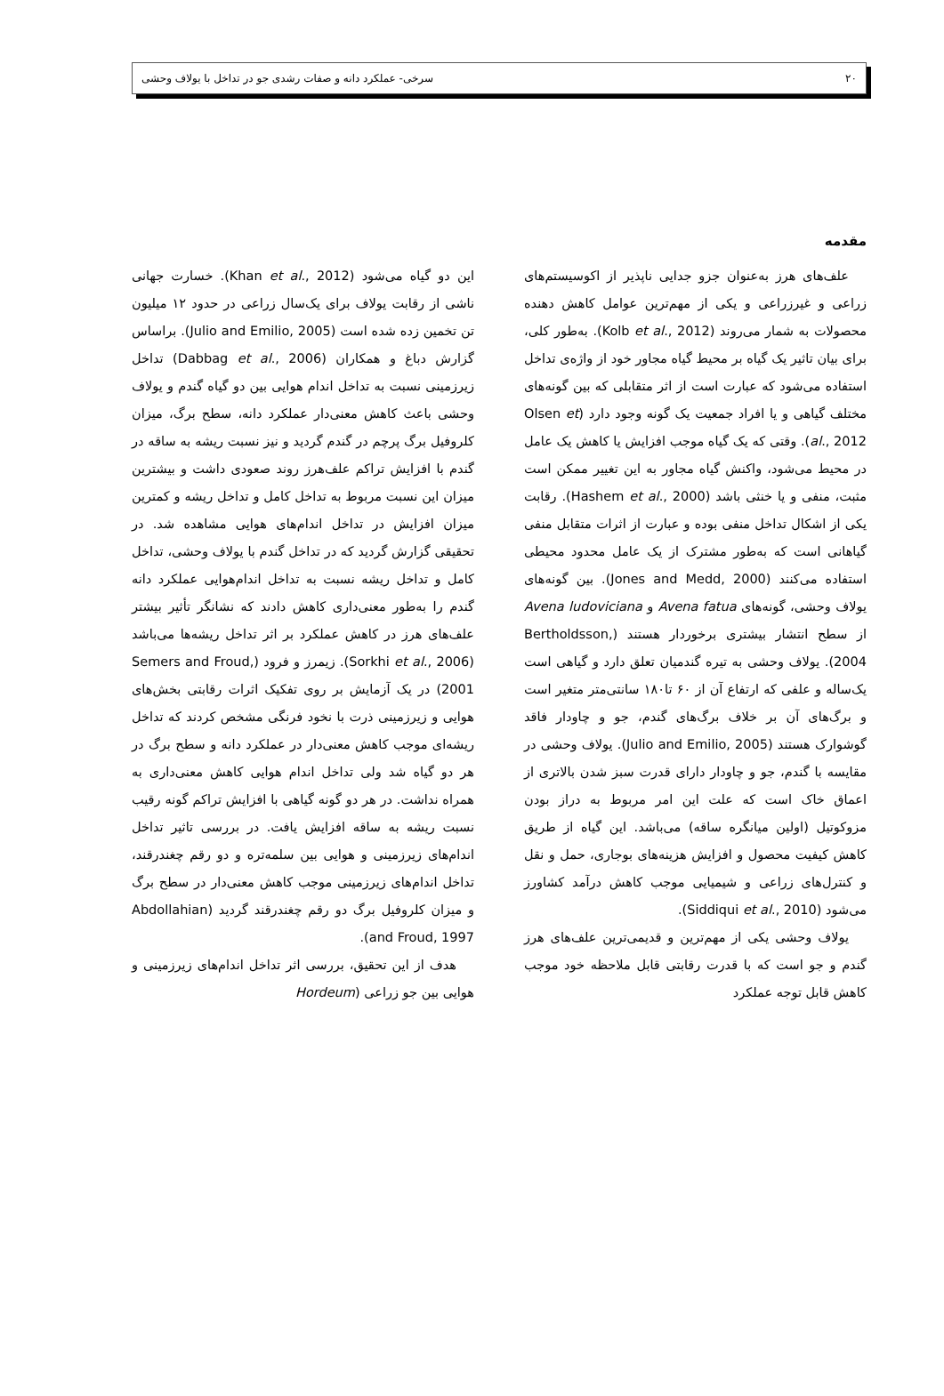۲۰ سرخی- عملکرد دانه و صفات رشدی جو در تداخل با یولاف وحشی
مقدمه
علف‌های هرز به‌عنوان جزو جدایی ناپذیر از اکوسیستم‌های زراعی و غیرزراعی و یکی از مهم‌ترین عوامل کاهش دهنده محصولات به شمار می‌روند (Kolb et al., 2012). به‌طور کلی، برای بیان تاثیر یک گیاه بر محیط گیاه مجاور خود از واژه‌ی تداخل استفاده می‌شود که عبارت است از اثر متقابلی که بین گونه‌های مختلف گیاهی و یا افراد جمعیت یک گونه وجود دارد (Olsen et al., 2012). وقتی که یک گیاه موجب افزایش یا کاهش یک عامل در محیط می‌شود، واکنش گیاه مجاور به این تغییر ممکن است مثبت، منفی و یا خنثی باشد (Hashem et al., 2000). رقابت یکی از اشکال تداخل منفی بوده و عبارت از اثرات متقابل منفی گیاهانی است که به‌طور مشترک از یک عامل محدود محیطی استفاده می‌کنند (Jones and Medd, 2000). بین گونه‌های یولاف وحشی، گونه‌های Avena fatua و Avena ludoviciana از سطح انتشار بیشتری برخوردار هستند (Bertholdsson, 2004). یولاف وحشی به تیره گندمیان تعلق دارد و گیاهی است یک‌ساله و علفی که ارتفاع آن از ۶۰ تا۱۸۰ سانتی‌متر متغیر است و برگ‌های آن بر خلاف برگ‌های گندم، جو و چاودار فاقد گوشوارک هستند (Julio and Emilio, 2005). یولاف وحشی در مقایسه با گندم، جو و چاودار دارای قدرت سبز شدن بالاتری از اعماق خاک است که علت این امر مربوط به دراز بودن مزوکوتیل (اولین میانگره ساقه) می‌باشد. این گیاه از طریق کاهش کیفیت محصول و افزایش هزینه‌های بوجاری، حمل و نقل و کنترل‌های زراعی و شیمیایی موجب کاهش درآمد کشاورز می‌شود (Siddiqui et al., 2010).
یولاف وحشی یکی از مهم‌ترین و قدیمی‌ترین علف‌های هرز گندم و جو است که با قدرت رقابتی قابل ملاحظه خود موجب کاهش قابل توجه عملکرد
این دو گیاه می‌شود (Khan et al., 2012). خسارت جهانی ناشی از رقابت یولاف برای یک‌سال زراعی در حدود ۱۲ میلیون تن تخمین زده شده است (Julio and Emilio, 2005). براساس گزارش دباغ و همکاران (Dabbag et al., 2006) تداخل زیرزمینی نسبت به تداخل اندام هوایی بین دو گیاه گندم و یولاف وحشی باعث کاهش معنی‌دار عملکرد دانه، سطح برگ، میزان کلروفیل برگ پرچم در گندم گردید و نیز نسبت ریشه به ساقه در گندم با افزایش تراکم علف‌هرز روند صعودی داشت و بیشترین میزان این نسبت مربوط به تداخل کامل و تداخل ریشه و کمترین میزان افزایش در تداخل اندام‌های هوایی مشاهده شد. در تحقیقی گزارش گردید که در تداخل گندم با یولاف وحشی، تداخل کامل و تداخل ریشه نسبت به تداخل اندام‌هوایی عملکرد دانه گندم را به‌طور معنی‌داری کاهش دادند که نشانگر تأثیر بیشتر علف‌های هرز در کاهش عملکرد بر اثر تداخل ریشه‌ها می‌باشد (Sorkhi et al., 2006). زیمرز و فرود (Semers and Froud, 2001) در یک آزمایش بر روی تفکیک اثرات رقابتی بخش‌های هوایی و زیرزمینی ذرت با نخود فرنگی مشخص کردند که تداخل ریشه‌ای موجب کاهش معنی‌دار در عملکرد دانه و سطح برگ در هر دو گیاه شد ولی تداخل اندام هوایی کاهش معنی‌داری به همراه نداشت. در هر دو گونه گیاهی با افزایش تراکم گونه رقیب نسبت ریشه به ساقه افزایش یافت. در بررسی تاثیر تداخل اندام‌های زیرزمینی و هوایی بین سلمه‌تره و دو رقم چغندرقند، تداخل اندام‌های زیرزمینی موجب کاهش معنی‌دار در سطح برگ و میزان کلروفیل برگ دو رقم چغندرقند گردید (Abdollahian and Froud, 1997).
هدف از این تحقیق، بررسی اثر تداخل اندام‌های زیرزمینی و هوایی بین جو زراعی (Hordeum